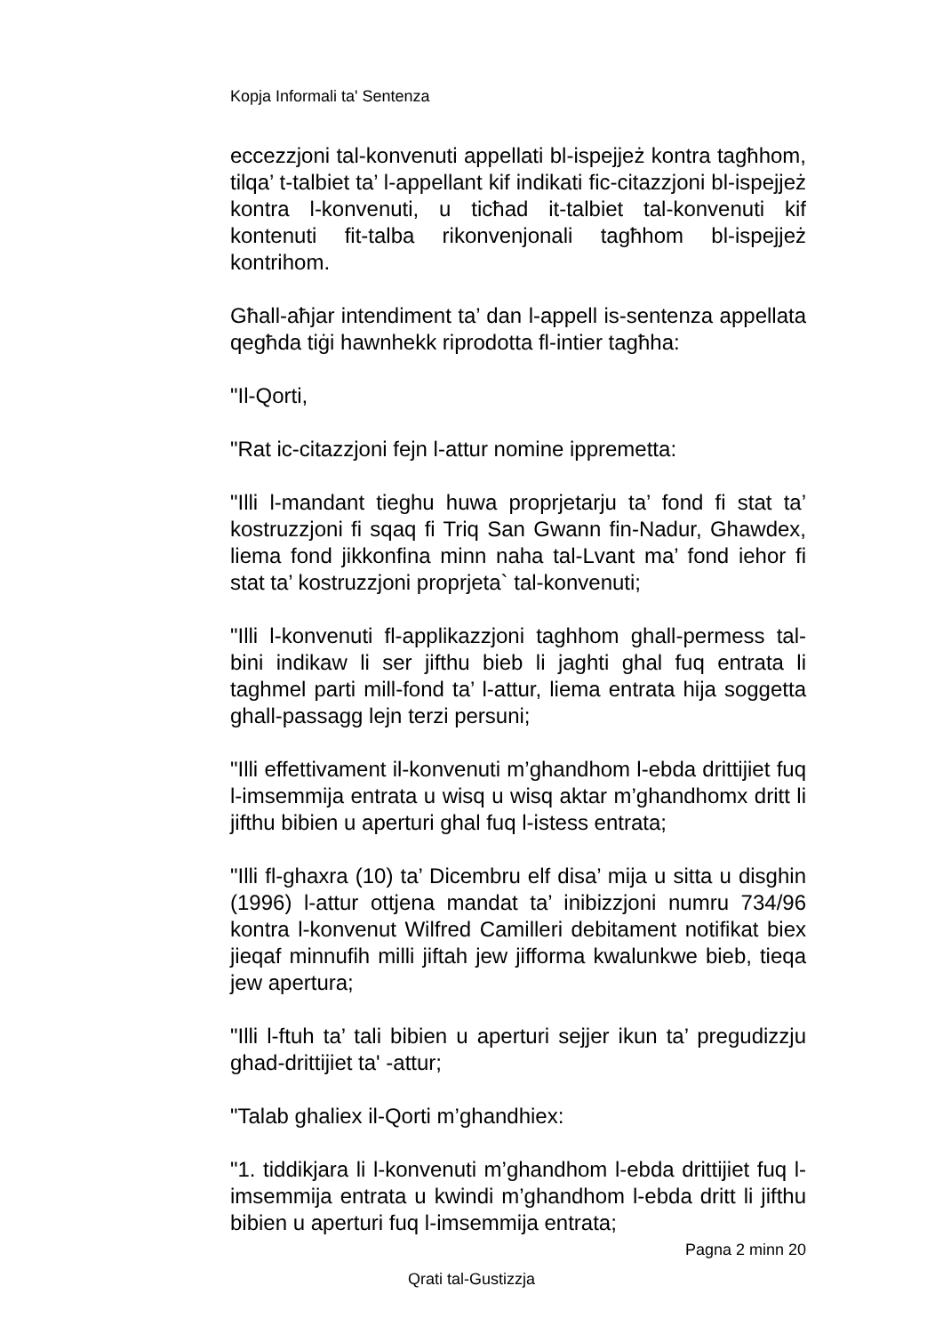Kopja Informali ta' Sentenza
eccezzjoni tal-konvenuti appellati bl-ispejjeż kontra tagħhom, tilqa’ t-talbiet ta’ l-appellant kif indikati fic-citazzjoni bl-ispejjeż kontra l-konvenuti, u ticħad it-talbiet tal-konvenuti kif kontenuti fit-talba rikonvenjonali tagħhom bl-ispejjeż kontrihom.
Għall-aħjar intendiment ta’ dan l-appell is-sentenza appellata qegħda tiġi hawnhekk riprodotta fl-intier tagħha:
"Il-Qorti,
"Rat ic-citazzjoni fejn l-attur nomine ippremetta:
"Illi l-mandant tieghu huwa proprjetarju ta’ fond fi stat ta’ kostruzzjoni fi sqaq fi Triq San Gwann fin-Nadur, Ghawdex, liema fond jikkonfina minn naha tal-Lvant ma’ fond iehor fi stat ta’ kostruzzjoni proprjeta` tal-konvenuti;
"Illi l-konvenuti fl-applikazzjoni taghhom ghall-permess tal-bini indikaw li ser jifthu bieb li jaghti ghal fuq entrata li taghmel parti mill-fond ta’ l-attur, liema entrata hija soggetta ghall-passagg lejn terzi persuni;
"Illi effettivament il-konvenuti m’ghandhom l-ebda drittijiet fuq l-imsemmija entrata u wisq u wisq aktar m’ghandhomx dritt li jifthu bibien u aperturi ghal fuq l-istess entrata;
"Illi fl-ghaxra (10) ta’ Dicembru elf disa’ mija u sitta u disghin (1996) l-attur ottjena mandat ta’ inibizzjoni numru 734/96 kontra l-konvenut Wilfred Camilleri debitament notifikat biex jieqaf minnufih milli jiftah jew jifforma kwalunkwe bieb, tieqa jew apertura;
"Illi l-ftuh ta’ tali bibien u aperturi sejjer ikun ta’ pregudizzju ghad-drittijiet ta' -attur;
"Talab ghaliex il-Qorti m’ghandhiex:
"1. tiddikjara li l-konvenuti m’ghandhom l-ebda drittijiet fuq l-imsemmija entrata u kwindi m’ghandhom l-ebda dritt li jifthu bibien u aperturi fuq l-imsemmija entrata;
Pagna 2 minn 20
Qrati tal-Gustizzja